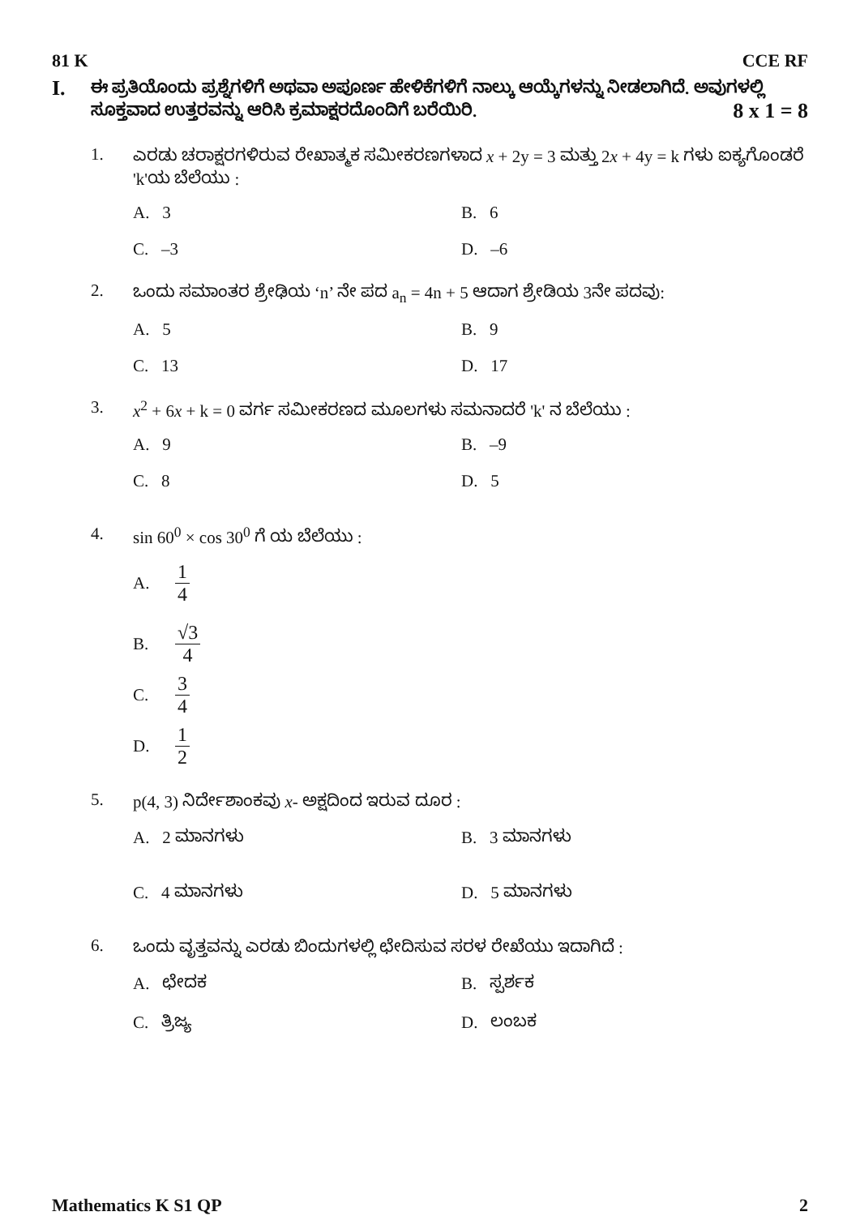81 K CCE RF
I. ಈ ಪ್ರತಿಯೊಂದು ಪ್ರಶ್ನೆಗಳಿಗೆ ಅಥವಾ ಅಪೂರ್ಣ ಹೇಳಿಕೆಗಳಿಗೆ ನಾಲ್ಕು ಆಯ್ಕೆಗಳನ್ನು ನೀಡಲಾಗಿದೆ. ಅವುಗಳಲ್ಲಿ ಸೂಕ್ತವಾದ ಉತ್ತರವನ್ನು ಆರಿಸಿ ಕ್ರಮಾಕ್ಷರದೊಂದಿಗೆ ಬರೆಯಿರಿ. 8 x 1 = 8
1. ಎರಡು ಚರಾಕ್ಷರಗಳಿರುವ ರೇಖಾತ್ಮಕ ಸಮೀಕರಣಗಳಾದ x + 2y = 3 ಮತ್ತು 2x + 4y = k ಗಳು ಐಕ್ಯಗೊಂಡರೆ 'k'ಯ ಬೆಲೆಯು :
A. 3 B. 6 C. –3 D. –6
2. ಒಂದು ಸಮಾಂತರ ಶ್ರೇಢಿಯ ‘n’ ನೇ ಪದ a<sub>n</sub> = 4n + 5 ಆದಾಗ ಶ್ರೇಡಿಯ 3ನೇ ಪದವು:
A. 5 B. 9 C. 13 D. 17
3. x<sup>2</sup> + 6x + k = 0 ವರ್ಗ ಸಮೀಕರಣದ ಮೂಲಗಳು ಸಮನಾದರೆ 'k' ನ ಬೆಲೆಯು :
A. 9 B. –9 C. 8 D. 5
4. sin 60<sup>0</sup> × cos 30<sup>0</sup> ಗೆ ಯ ಬೆಲೆಯು :
A. 1 4
B. √3 4
C. 3 4
D. 1 2
5. p(4, 3) ನಿರ್ದೇಶಾಂಕವು x- ಅಕ್ಷದಿಂದ ಇರುವ ದೂರ :
A. 2 ಮಾನಗಳು B. 3 ಮಾನಗಳು C. 4 ಮಾನಗಳು D. 5 ಮಾನಗಳು
6. ಒಂದು ವೃತ್ತವನ್ನು ಎರಡು ಬಿಂದುಗಳಲ್ಲಿ ಛೇದಿಸುವ ಸರಳ ರೇಖೆಯು ಇದಾಗಿದೆ :
A. ಛೇದಕ B. ಸ್ಪರ್ಶಕ C. ತ್ರಿಜ್ಯ D. ಲಂಬಕ
Mathematics K S1 QP 2